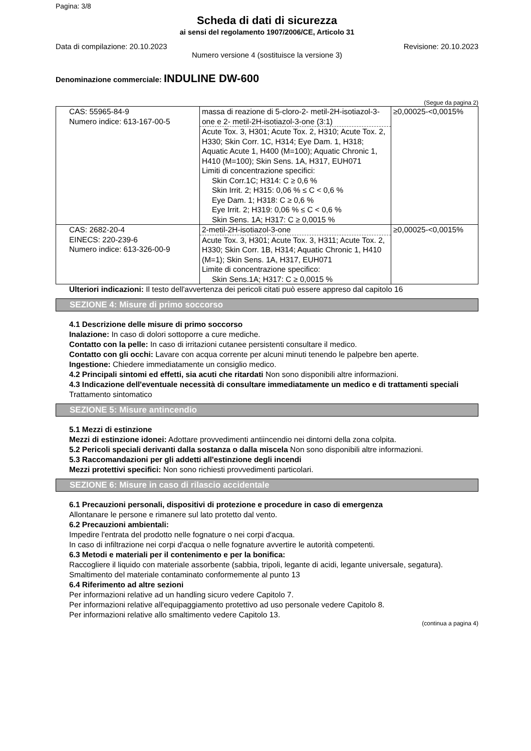Pagina: 3/8
Scheda di dati di sicurezza
ai sensi del regolamento 1907/2006/CE, Articolo 31
Data di compilazione: 20.10.2023 Revisione: 20.10.2023
Numero versione 4 (sostituisce la versione 3)
Denominazione commerciale: INDULINE DW-600
(Segue da pagina 2)
| CAS: 55965-84-9 Numero indice: 613-167-00-5 | massa di reazione di 5-cloro-2- metil-2H-isotiazol-3-one e 2- metil-2H-isotiazol-3-one (3:1) Acute Tox. 3, H301; Acute Tox. 2, H310; Acute Tox. 2, H330; Skin Corr. 1C, H314; Eye Dam. 1, H318; Aquatic Acute 1, H400 (M=100); Aquatic Chronic 1, H410 (M=100); Skin Sens. 1A, H317, EUH071 Limiti di concentrazione specifici: Skin Corr.1C; H314: C ≥ 0,6 % Skin Irrit. 2; H315: 0,06 % ≤ C < 0,6 % Eye Dam. 1; H318: C ≥ 0,6 % Eye Irrit. 2; H319: 0,06 % ≤ C < 0,6 % Skin Sens. 1A; H317: C ≥ 0,0015 % | ≥0,00025-<0,0015% |
| CAS: 2682-20-4 EINECS: 220-239-6 Numero indice: 613-326-00-9 | 2-metil-2H-isotiazol-3-one Acute Tox. 3, H301; Acute Tox. 3, H311; Acute Tox. 2, H330; Skin Corr. 1B, H314; Aquatic Chronic 1, H410 (M=1); Skin Sens. 1A, H317, EUH071 Limite di concentrazione specifico: Skin Sens.1A; H317: C ≥ 0,0015 % | ≥0,00025-<0,0015% |
Ulteriori indicazioni: Il testo dell'avvertenza dei pericoli citati può essere appreso dal capitolo 16
SEZIONE 4: Misure di primo soccorso
4.1 Descrizione delle misure di primo soccorso
Inalazione: In caso di dolori sottoporre a cure mediche.
Contatto con la pelle: In caso di irritazioni cutanee persistenti consultare il medico.
Contatto con gli occhi: Lavare con acqua corrente per alcuni minuti tenendo le palpebre ben aperte.
Ingestione: Chiedere immediatamente un consiglio medico.
4.2 Principali sintomi ed effetti, sia acuti che ritardati Non sono disponibili altre informazioni.
4.3 Indicazione dell'eventuale necessità di consultare immediatamente un medico e di trattamenti speciali
Trattamento sintomatico
SEZIONE 5: Misure antincendio
5.1 Mezzi di estinzione
Mezzi di estinzione idonei: Adottare provvedimenti antiincendio nei dintorni della zona colpita.
5.2 Pericoli speciali derivanti dalla sostanza o dalla miscela Non sono disponibili altre informazioni.
5.3 Raccomandazioni per gli addetti all'estinzione degli incendi
Mezzi protettivi specifici: Non sono richiesti provvedimenti particolari.
SEZIONE 6: Misure in caso di rilascio accidentale
6.1 Precauzioni personali, dispositivi di protezione e procedure in caso di emergenza
Allontanare le persone e rimanere sul lato protetto dal vento.
6.2 Precauzioni ambientali:
Impedire l'entrata del prodotto nelle fognature o nei corpi d'acqua.
In caso di infiltrazione nei corpi d'acqua o nelle fognature avvertire le autorità competenti.
6.3 Metodi e materiali per il contenimento e per la bonifica:
Raccogliere il liquido con materiale assorbente (sabbia, tripoli, legante di acidi, legante universale, segatura).
Smaltimento del materiale contaminato conformemente al punto 13
6.4 Riferimento ad altre sezioni
Per informazioni relative ad un handling sicuro vedere Capitolo 7.
Per informazioni relative all'equipaggiamento protettivo ad uso personale vedere Capitolo 8.
Per informazioni relative allo smaltimento vedere Capitolo 13.
(continua a pagina 4)